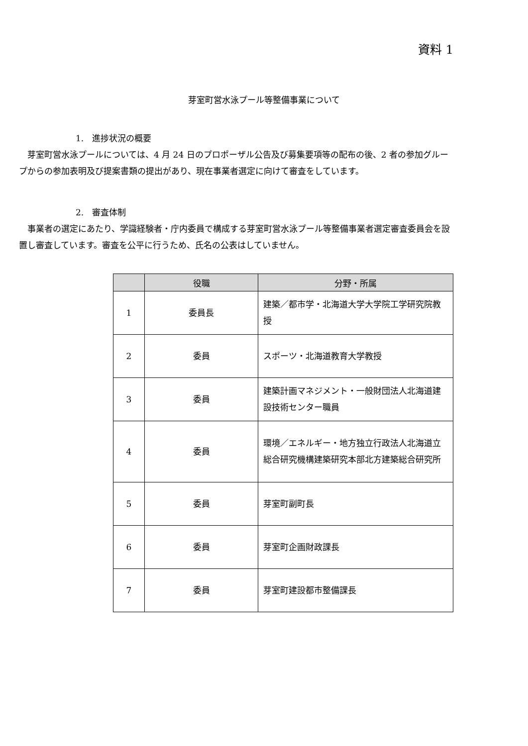資料 1
芽室町営水泳プール等整備事業について
1.　進捗状況の概要
芽室町営水泳プールについては、4 月 24 日のプロポーザル公告及び募集要項等の配布の後、2 者の参加グループからの参加表明及び提案書類の提出があり、現在事業者選定に向けて審査をしています。
2.　審査体制
事業者の選定にあたり、学識経験者・庁内委員で構成する芽室町営水泳プール等整備事業者選定審査委員会を設置し審査しています。審査を公平に行うため、氏名の公表はしていません。
| | 役職 | 分野・所属 |
| --- | --- | --- |
| 1 | 委員長 | 建築／都市学・北海道大学大学院工学研究院教授 |
| 2 | 委員 | スポーツ・北海道教育大学教授 |
| 3 | 委員 | 建築計画マネジメント・一般財団法人北海道建設技術センター職員 |
| 4 | 委員 | 環境／エネルギー・地方独立行政法人北海道立総合研究機構建築研究本部北方建築総合研究所 |
| 5 | 委員 | 芽室町副町長 |
| 6 | 委員 | 芽室町企画財政課長 |
| 7 | 委員 | 芽室町建設都市整備課長 |